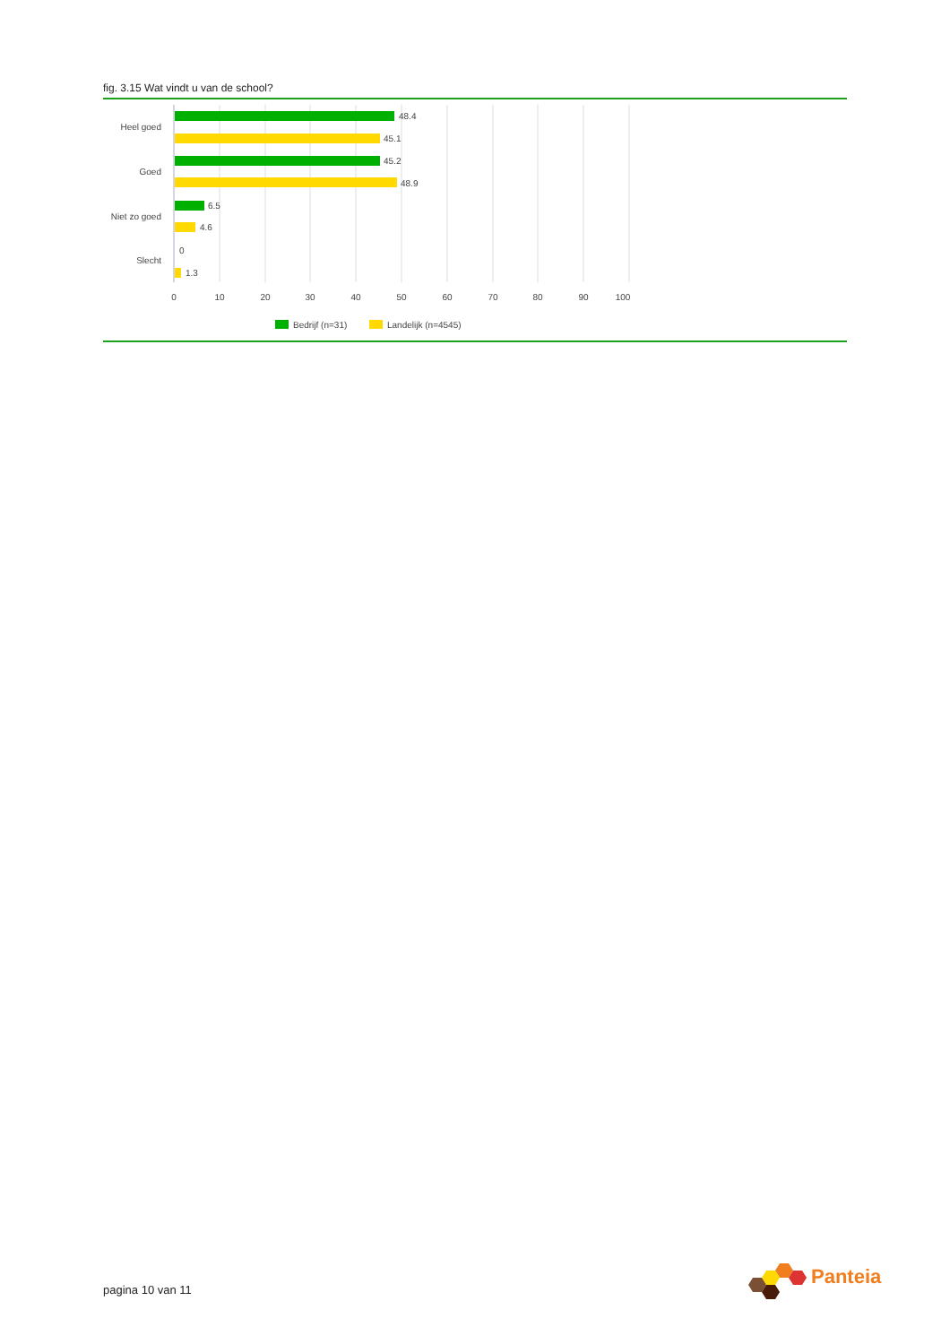fig. 3.15 Wat vindt u van de school?
Heel goed
Goed
Niet zo goed
Slecht
48.4
45.1
45.2
48.9
6.5
4.6
0
1.3
0
10
20
30
40
50
60
70
80
90
100
Bedrijf (n=31)
Landelijk (n=4545)
pagina 10 van 11
Panteia